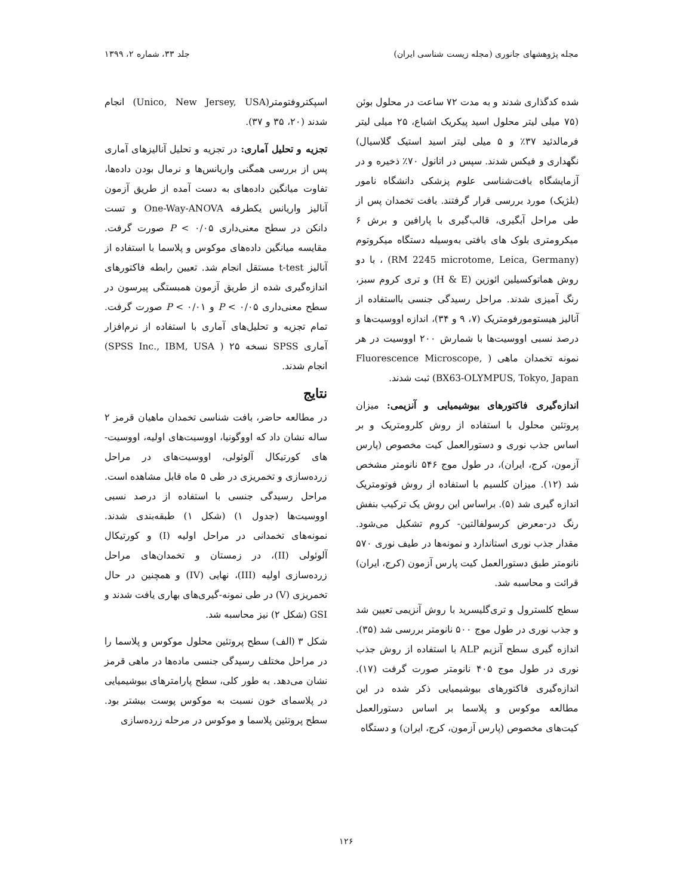مجله پژوهشهای جانوری (مجله زیست شناسی ایران) جلد ۳۳، شماره ۲، ۱۳۹۹
شده کدگذاری شدند و به مدت ۷۲ ساعت در محلول بوئن (۷۵ میلی لیتر محلول اسید پیکریک اشباع، ۲۵ میلی لیتر فرمالدئید ۳۷٪ و ۵ میلی لیتر اسید استیک گلاسیال) نگهداری و فیکس شدند. سپس در اتانول ۷۰٪ ذخیره و در آزمایشگاه بافت‌شناسی علوم پزشکی دانشگاه نامور (بلژیک) مورد بررسی قرار گرفتند. بافت تخمدان پس از طی مراحل آبگیری، قالب‌گیری با پارافین و برش ۶ میکرومتری بلوک های بافتی به‌وسیله دستگاه میکروتوم (RM 2245 microtome, Leica, Germany) ، با دو روش هماتوکسیلین ائوزین (H & E) و تری کروم سبز، رنگ آمیزی شدند. مراحل رسیدگی جنسی بااستفاده از آنالیز هیستومورفومتریک (۷، ۹ و ۳۴)، اندازه اووسیت‌ها و درصد نسبی اووسیت‌ها با شمارش ۲۰۰ اووسیت در هر نمونه تخمدان ماهی ( Fluorescence Microscope, BX63-OLYMPUS, Tokyo, Japan) ثبت شدند.
اندازه‌گیری فاکتورهای بیوشیمیایی و آنزیمی: میزان پروتئین محلول با استفاده از روش کلرومتریک و بر اساس جذب نوری و دستورالعمل کیت مخصوص (پارس آزمون، کرج، ایران)، در طول موج ۵۴۶ نانومتر مشخص شد (۱۲). میزان کلسیم با استفاده از روش فوتومتریک اندازه گیری شد (۵). براساس این روش یک ترکیب بنفش رنگ در-معرض کرسولفالتین- کروم تشکیل می‌شود. مقدار جذب نوری استاندارد و نمونه‌ها در طیف نوری ۵۷۰ نانومتر طبق دستورالعمل کیت پارس آزمون (کرج، ایران) قرائت و محاسبه شد.
سطح کلسترول و تری‌گلیسرید با روش آنزیمی تعیین شد و جذب نوری در طول موج ۵۰۰ نانومتر بررسی شد (۳۵). اندازه گیری سطح آنزیم ALP با استفاده از روش جذب نوری در طول موج ۴۰۵ نانومتر صورت گرفت (۱۷). اندازه‌گیری فاکتورهای بیوشیمیایی ذکر شده در این مطالعه موکوس و پلاسما بر اساس دستورالعمل کیت‌های مخصوص (پارس آزمون، کرج، ایران) و دستگاه
اسپکتروفتومتر(Unico, New Jersey, USA) انجام شدند (۲۰، ۳۵ و ۳۷).
تجزیه و تحلیل آماری: در تجزیه و تحلیل آنالیزهای آماری پس از بررسی همگنی واریانس‌ها و نرمال بودن داده‌ها، تفاوت میانگین داده‌های به دست آمده از طریق آزمون آنالیز واریانس یکطرفه One-Way-ANOVA و تست دانکن در سطح معنی‌داری P < ۰/۰۵ صورت گرفت. مقایسه میانگین داده‌های موکوس و پلاسما با استفاده از آنالیز t-test مستقل انجام شد. تعیین رابطه فاکتورهای اندازه‌گیری شده از طریق آزمون همبستگی پیرسون در سطح معنی‌داری P < ۰/۰۵ و P < ۰/۰۱ صورت گرفت. تمام تجزیه و تحلیل‌های آماری با استفاده از نرم‌افزار آماری SPSS نسخه ۲۵ ( SPSS Inc., IBM, USA) انجام شدند.
نتایج
در مطالعه حاضر، بافت شناسی تخمدان ماهیان قرمز ۲ ساله نشان داد که اووگونیا، اووسیت‌های اولیه، اووسیت-های کورتیکال آلوئولی، اووسیت‌های در مراحل زرده‌سازی و تخمریزی در طی ۵ ماه قابل مشاهده است. مراحل رسیدگی جنسی با استفاده از درصد نسبی اووسیت‌ها (جدول ۱) (شکل ۱) طبقه‌بندی شدند. نمونه‌های تخمدانی در مراحل اولیه (I) و کورتیکال آلوئولی (II)، در زمستان و تخمدان‌های مراحل زرده‌سازی اولیه (III)، نهایی (IV) و همچنین در حال تخمریزی (V) در طی نمونه-گیری‌های بهاری یافت شدند و GSI (شکل ۲) نیز محاسبه شد.
شکل ۳ (الف) سطح پروتئین محلول موکوس و پلاسما را در مراحل مختلف رسیدگی جنسی ماده‌ها در ماهی قرمز نشان می‌دهد. به طور کلی، سطح پارامترهای بیوشیمیایی در پلاسمای خون نسبت به موکوس پوست بیشتر بود. سطح پروتئین پلاسما و موکوس در مرحله زرده‌سازی
۱۲۶